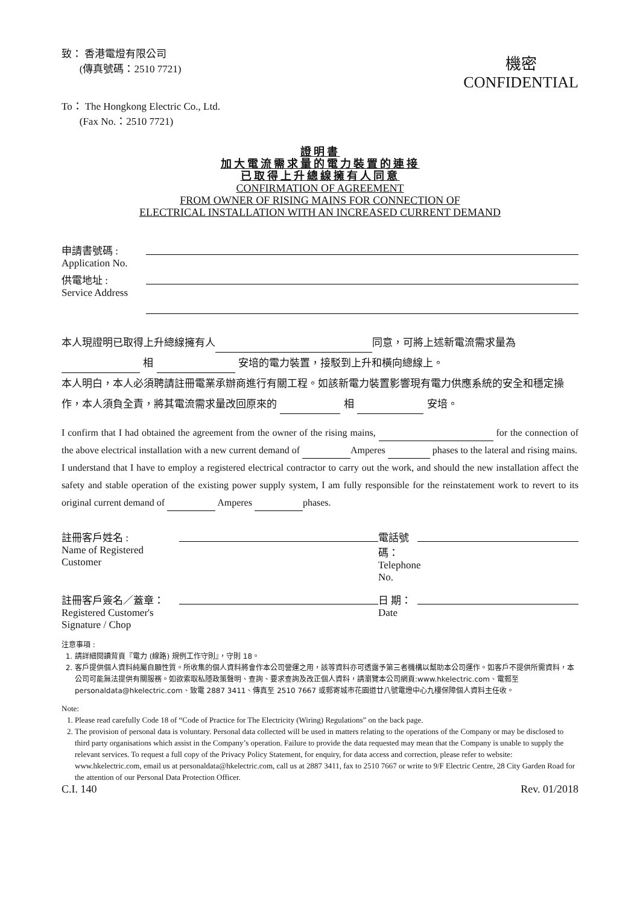致： 香港電燈有限公司
(傳真號碼：2510 7721)
機密
CONFIDENTIAL
To： The Hongkong Electric Co., Ltd.
(Fax No.：2510 7721)
證明書
加大電流需求量的電力裝置的連接
已取得上升總線擁有人同意
CONFIRMATION OF AGREEMENT
FROM OWNER OF RISING MAINS FOR CONNECTION OF
ELECTRICAL INSTALLATION WITH AN INCREASED CURRENT DEMAND
申請書號碼 :
Application No.
供電地址 :
Service Address
本人現證明已取得上升總線擁有人 同意，可將上述新電流需求量為
相 安培的電力裝置，接駁到上升和橫向總線上。
本人明白，本人必須聘請註冊電業承辦商進行有關工程。如該新電力裝置影響現有電力供應系統的安全和穩定操作，本人須負全責，將其電流需求量改回原來的 相 安培。
I confirm that I had obtained the agreement from the owner of the rising mains, for the connection of the above electrical installation with a new current demand of Amperes phases to the lateral and rising mains.
I understand that I have to employ a registered electrical contractor to carry out the work, and should the new installation affect the safety and stable operation of the existing power supply system, I am fully responsible for the reinstatement work to revert to its original current demand of Amperes phases.
註冊客戶姓名 :
Name of Registered
Customer
電話號碼：
Telephone No.
註冊客戶簽名／蓋章：
Registered Customer's
Signature / Chop
日 期：
Date
注意事項 :
1. 請詳細閱讀背頁『電力 (線路) 規例工作守則』，守則 18。
2. 客戶提供個人資料純屬自願性質。所收集的個人資料將會作本公司營運之用，該等資料亦可透露予第三者機構以幫助本公司運作。如客戶不提供所需資料，本公司可能無法提供有關服務。如欲索取私隱政策聲明、查詢、要求查詢及改正個人資料，請瀏覽本公司網頁:www.hkelectric.com、電郵至 personaldata@hkelectric.com、致電 2887 3411、傳真至 2510 7667 或郵寄城市花園道廿八號電燈中心九樓保障個人資料主任收。
Note:
1. Please read carefully Code 18 of “Code of Practice for The Electricity (Wiring) Regulations” on the back page.
2. The provision of personal data is voluntary. Personal data collected will be used in matters relating to the operations of the Company or may be disclosed to third party organisations which assist in the Company’s operation. Failure to provide the data requested may mean that the Company is unable to supply the relevant services. To request a full copy of the Privacy Policy Statement, for enquiry, for data access and correction, please refer to website: www.hkelectric.com, email us at personaldata@hkelectric.com, call us at 2887 3411, fax to 2510 7667 or write to 9/F Electric Centre, 28 City Garden Road for the attention of our Personal Data Protection Officer.
C.I. 140 Rev. 01/2018